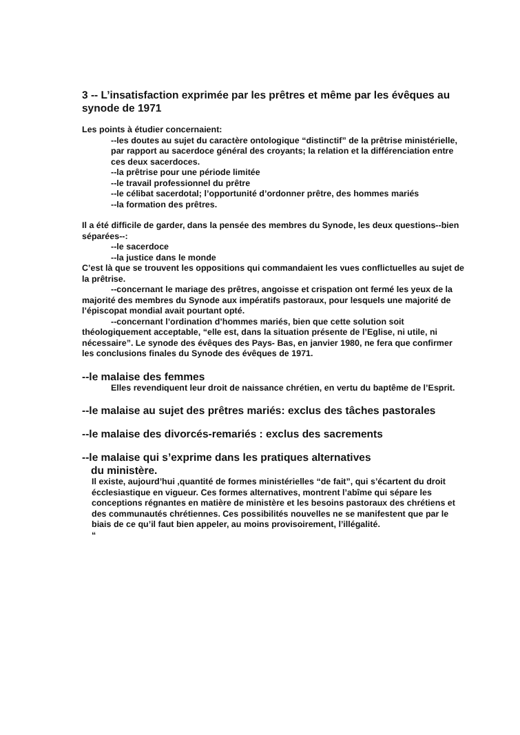3 -- L’insatisfaction exprimée par les prêtres et même par les évêques au synode de 1971
Les points à étudier concernaient:
--les doutes au sujet du caractère ontologique “distinctif” de la prêtrise ministérielle, par rapport au sacerdoce général des croyants; la relation et la différenciation entre ces deux sacerdoces.
--la prêtrise pour une période limitée
--le travail professionnel du prêtre
--le célibat sacerdotal; l’opportunité d’ordonner prêtre, des hommes mariés
--la formation des prêtres.
Il a été difficile de garder, dans la pensée des membres du Synode, les deux questions--bien séparées--:
--le sacerdoce
--la justice dans le monde
C’est là que se trouvent les oppositions qui commandaient les vues conflictuelles au sujet de la prêtrise.
--concernant le mariage des prêtres, angoisse et crispation ont fermé les yeux de la majorité des membres du Synode aux impératifs pastoraux, pour lesquels une majorité de l’épiscopat mondial avait pourtant opté.
--concernant l’ordination d’hommes mariés, bien que cette solution soit théologiquement acceptable, “elle est, dans la situation présente de l’Eglise, ni utile, ni nécessaire”. Le synode des évêques des Pays- Bas, en janvier 1980, ne fera que confirmer les conclusions finales du Synode des évêques de 1971.
--le malaise des femmes
Elles revendiquent leur droit de naissance chrétien, en vertu du baptême de l’Esprit.
--le malaise au sujet des prêtres mariés: exclus des tâches pastorales
--le malaise des divorcés-remariés : exclus des sacrements
--le malaise qui s’exprime dans les pratiques alternatives
du ministère.
Il existe, aujourd’hui ,quantité de formes ministérielles “de fait”, qui s’écartent du droit écclesiastique en vigueur. Ces formes alternatives, montrent l’abîme qui sépare les conceptions régnantes en matière de ministère et les besoins pastoraux des chrétiens et des communautés chrétiennes. Ces possibilités nouvelles ne se manifestent que par le biais de ce qu’il faut bien appeler, au moins provisoirement, l’illégalité.
“